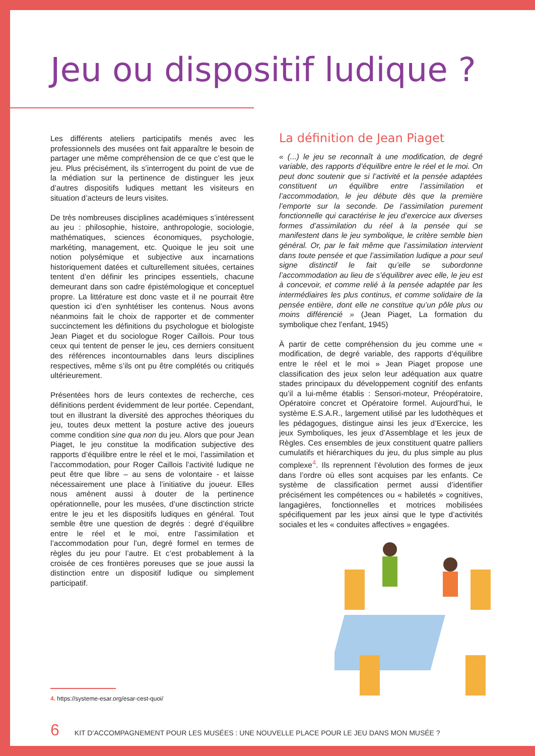Jeu ou dispositif ludique ?
Les différents ateliers participatifs menés avec les professionnels des musées ont fait apparaître le besoin de partager une même compréhension de ce que c’est que le jeu. Plus précisément, ils s’interrogent du point de vue de la médiation sur la pertinence de distinguer les jeux d’autres dispositifs ludiques mettant les visiteurs en situation d’acteurs de leurs visites.
De très nombreuses disciplines académiques s’intéressent au jeu : philosophie, histoire, anthropologie, sociologie, mathématiques, sciences économiques, psychologie, markéting, management, etc. Quoique le jeu soit une notion polysémique et subjective aux incarnations historiquement datées et culturellement situées, certaines tentent d’en définir les principes essentiels, chacune demeurant dans son cadre épistémologique et conceptuel propre. La littérature est donc vaste et il ne pourrait être question ici d’en synhtétiser les contenus. Nous avons néanmoins fait le choix de rapporter et de commenter succinctement les définitions du psychologue et biologiste Jean Piaget et du sociologue Roger Caillois. Pour tous ceux qui tentent de penser le jeu, ces derniers consituent des références incontournables dans leurs disciplines respectives, même s’ils ont pu être complétés ou critiqués ultérieurement.
Présentées hors de leurs contextes de recherche, ces définitions perdent évidemment de leur portée. Cependant, tout en illustrant la diversité des approches théoriques du jeu, toutes deux mettent la posture active des joueurs comme condition sine qua non du jeu. Alors que pour Jean Piaget, le jeu constitue la modification subjective des rapports d’équilibre entre le réel et le moi, l’assimilation et l’accommodation, pour Roger Caillois l’activité ludique ne peut être que libre – au sens de volontaire - et laisse nécessairement une place à l’initiative du joueur. Elles nous amènent aussi à douter de la pertinence opérationnelle, pour les musées, d’une disctinction stricte entre le jeu et les dispositifs ludiques en général. Tout semble être une question de degrés : degré d’équilibre entre le réel et le moi, entre l’assimilation et l’accommodation pour l’un, degré formel en termes de règles du jeu pour l’autre. Et c’est probablement à la croisée de ces frontières poreuses que se joue aussi la distinction entre un dispositif ludique ou simplement participatif.
La définition de Jean Piaget
« (...) le jeu se reconnaît à une modification, de degré variable, des rapports d’équilibre entre le réel et le moi. On peut donc soutenir que si l’activité et la pensée adaptées constituent un équilibre entre l’assimilation et l’accommodation, le jeu débute dès que la première l’emporte sur la seconde. De l’assimilation purement fonctionnelle qui caractérise le jeu d’exercice aux diverses formes d’assimilation du réel à la pensée qui se manifestent dans le jeu symbolique, le critère semble bien général. Or, par le fait même que l’assimilation intervient dans toute pensée et que l’assimilation ludique a pour seul signe distinctif le fait qu’elle se subordonne l’accommodation au lieu de s’équilibrer avec elle, le jeu est à concevoir, et comme relié à la pensée adaptée par les intermédiaires les plus continus, et comme solidaire de la pensée entière, dont elle ne constitue qu’un pôle plus ou moins différencié » (Jean Piaget, La formation du symbolique chez l’enfant, 1945)
À partir de cette compréhension du jeu comme une « modification, de degré variable, des rapports d’équilibre entre le réel et le moi » Jean Piaget propose une classification des jeux selon leur adéquation aux quatre stades principaux du développement cognitif des enfants qu’il a lui-même établis : Sensori-moteur, Préopératoire, Opératoire concret et Opératoire formel. Aujourd’hui, le système E.S.A.R., largement utilisé par les ludothèques et les pédagogues, distingue ainsi les jeux d’Exercice, les jeux Symboliques, les jeux d’Assemblage et les jeux de Règles. Ces ensembles de jeux constituent quatre palliers cumulatifs et hiérarchiques du jeu, du plus simple au plus complexe<sup>4</sup>. Ils reprennent l’évolution des formes de jeux dans l’ordre où elles sont acquises par les enfants. Ce système de classification permet aussi d’identifier précisément les compétences ou « habiletés » cognitives, langagières, fonctionnelles et motrices mobilisées spécifiquement par les jeux ainsi que le type d’activités sociales et les « conduites affectives » engagées.
4. https://systeme-esar.org/esar-cest-quoi/
6 KIT D’ACCOMPAGNEMENT POUR LES MUSÉES : UNE NOUVELLE PLACE POUR LE JEU DANS MON MUSÉE ?